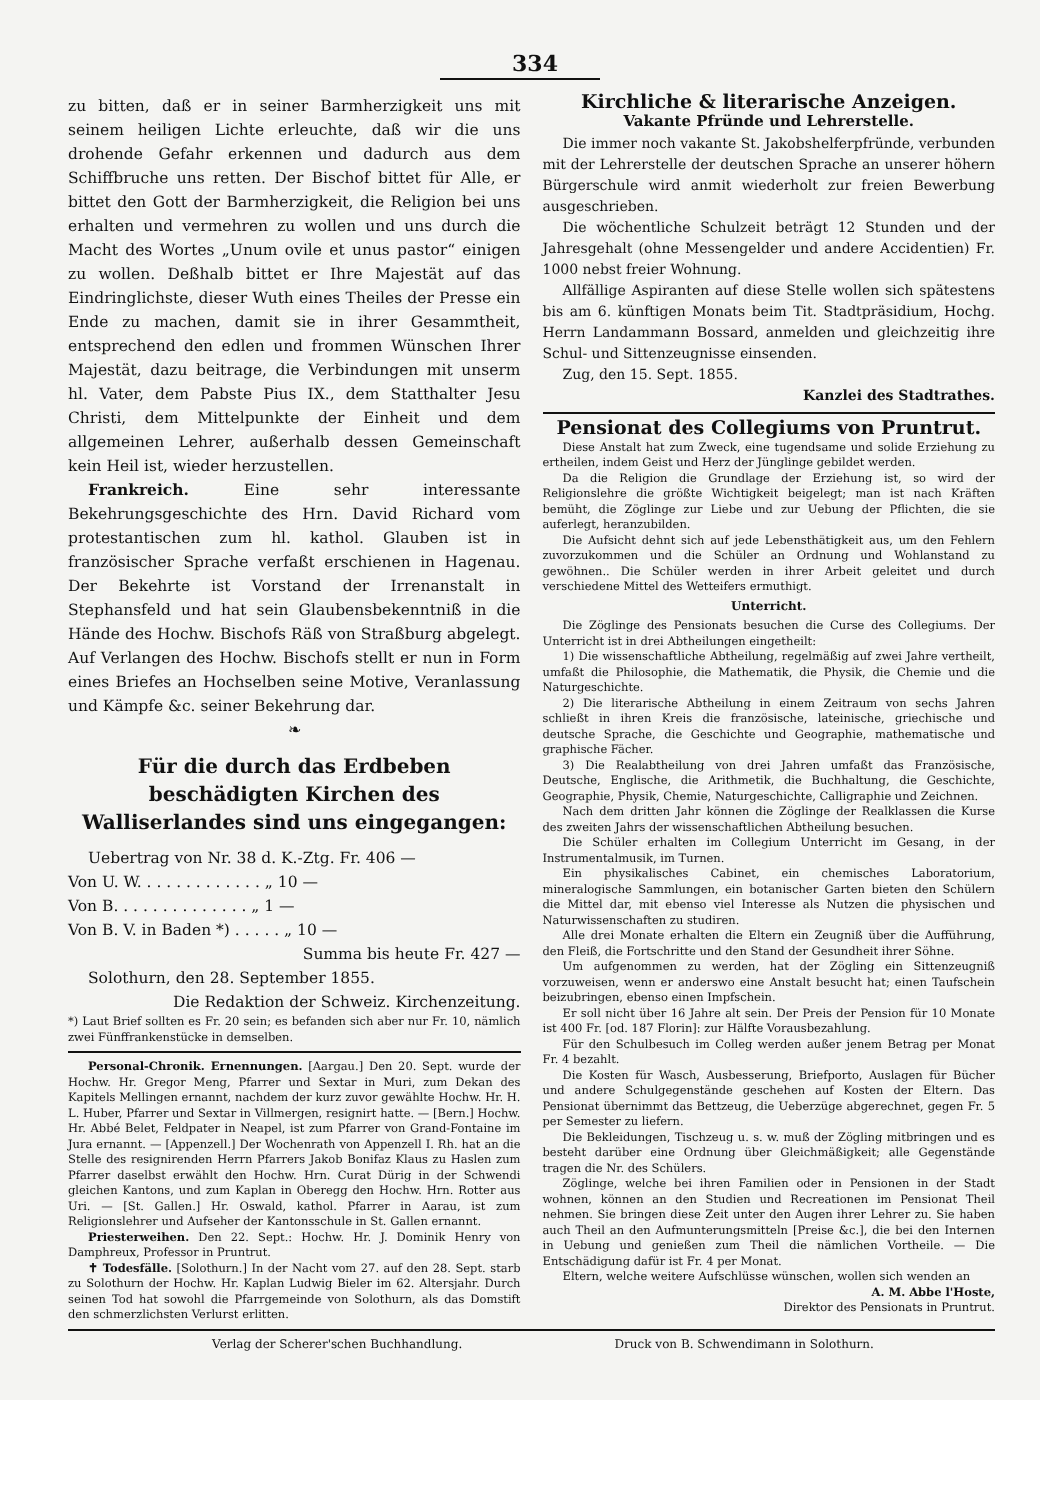334
zu bitten, daß er in seiner Barmherzigkeit uns mit seinem heiligen Lichte erleuchte, daß wir die uns drohende Gefahr erkennen und dadurch aus dem Schiffbruche uns retten. Der Bischof bittet für Alle, er bittet den Gott der Barmherzigkeit, die Religion bei uns erhalten und vermehren zu wollen und uns durch die Macht des Wortes „Unum ovile et unus pastor“ einigen zu wollen. Deßhalb bittet er Ihre Majestät auf das Eindringlichste, dieser Wuth eines Theiles der Presse ein Ende zu machen, damit sie in ihrer Gesammtheit, entsprechend den edlen und frommen Wünschen Ihrer Majestät, dazu beitrage, die Verbindungen mit unserm hl. Vater, dem Pabste Pius IX., dem Statthalter Jesu Christi, dem Mittelpunkte der Einheit und dem allgemeinen Lehrer, außerhalb dessen Gemeinschaft kein Heil ist, wieder herzustellen.
Frankreich. Eine sehr interessante Bekehrungsgeschichte des Hrn. David Richard vom protestantischen zum hl. kathol. Glauben ist in französischer Sprache verfaßt erschienen in Hagenau. Der Bekehrte ist Vorstand der Irrenanstalt in Stephansfeld und hat sein Glaubensbekenntniß in die Hände des Hochw. Bischofs Räß von Straßburg abgelegt. Auf Verlangen des Hochw. Bischofs stellt er nun in Form eines Briefes an Hochselben seine Motive, Veranlassung und Kämpfe &c. seiner Bekehrung dar.
❧
Für die durch das Erdbeben beschädigten Kirchen des Walliserlandes sind uns eingegangen:
Uebertrag von Nr. 38 d. K.-Ztg. Fr. 406 —
Von U. W. . . . . . . . . . . . . „ 10 —
Von B. . . . . . . . . . . . . . „ 1 —
Von B. V. in Baden *) . . . . . „ 10 —
Summa bis heute Fr. 427 —
Solothurn, den 28. September 1855.
Die Redaktion der Schweiz. Kirchenzeitung.
*) Laut Brief sollten es Fr. 20 sein; es befanden sich aber nur Fr. 10, nämlich zwei Fünffrankenstücke in demselben.
Personal-Chronik. Ernennungen. [Aargau.] Den 20. Sept. wurde der Hochw. Hr. Gregor Meng, Pfarrer und Sextar in Muri, zum Dekan des Kapitels Mellingen ernannt, nachdem der kurz zuvor gewählte Hochw. Hr. H. L. Huber, Pfarrer und Sextar in Villmergen, resignirt hatte. — [Bern.] Hochw. Hr. Abbé Belet, Feldpater in Neapel, ist zum Pfarrer von Grand-Fontaine im Jura ernannt. — [Appenzell.] Der Wochenrath von Appenzell I. Rh. hat an die Stelle des resignirenden Herrn Pfarrers Jakob Bonifaz Klaus zu Haslen zum Pfarrer daselbst erwählt den Hochw. Hrn. Curat Dürig in der Schwendi gleichen Kantons, und zum Kaplan in Oberegg den Hochw. Hrn. Rotter aus Uri. — [St. Gallen.] Hr. Oswald, kathol. Pfarrer in Aarau, ist zum Religionslehrer und Aufseher der Kantonsschule in St. Gallen ernannt.
Priesterweihen. Den 22. Sept.: Hochw. Hr. J. Dominik Henry von Damphreux, Professor in Pruntrut.
✝ Todesfälle. [Solothurn.] In der Nacht vom 27. auf den 28. Sept. starb zu Solothurn der Hochw. Hr. Kaplan Ludwig Bieler im 62. Altersjahr. Durch seinen Tod hat sowohl die Pfarrgemeinde von Solothurn, als das Domstift den schmerzlichsten Verlurst erlitten.
Kirchliche & literarische Anzeigen.
Vakante Pfründe und Lehrerstelle.
Die immer noch vakante St. Jakobshelferpfründe, verbunden mit der Lehrerstelle der deutschen Sprache an unserer höhern Bürgerschule wird anmit wiederholt zur freien Bewerbung ausgeschrieben.
Die wöchentliche Schulzeit beträgt 12 Stunden und der Jahresgehalt (ohne Messengelder und andere Accidentien) Fr. 1000 nebst freier Wohnung.
Allfällige Aspiranten auf diese Stelle wollen sich spätestens bis am 6. künftigen Monats beim Tit. Stadtpräsidium, Hochg. Herrn Landammann Bossard, anmelden und gleichzeitig ihre Schul- und Sittenzeugnisse einsenden.
Zug, den 15. Sept. 1855.
Kanzlei des Stadtrathes.
Pensionat des Collegiums von Pruntrut.
Diese Anstalt hat zum Zweck, eine tugendsame und solide Erziehung zu ertheilen, indem Geist und Herz der Jünglinge gebildet werden.
Da die Religion die Grundlage der Erziehung ist, so wird der Religionslehre die größte Wichtigkeit beigelegt; man ist nach Kräften bemüht, die Zöglinge zur Liebe und zur Uebung der Pflichten, die sie auferlegt, heranzubilden.
Die Aufsicht dehnt sich auf jede Lebensthätigkeit aus, um den Fehlern zuvorzukommen und die Schüler an Ordnung und Wohlanstand zu gewöhnen.. Die Schüler werden in ihrer Arbeit geleitet und durch verschiedene Mittel des Wetteifers ermuthigt.
Unterricht.
Die Zöglinge des Pensionats besuchen die Curse des Collegiums. Der Unterricht ist in drei Abtheilungen eingetheilt:
1) Die wissenschaftliche Abtheilung, regelmäßig auf zwei Jahre vertheilt, umfaßt die Philosophie, die Mathematik, die Physik, die Chemie und die Naturgeschichte.
2) Die literarische Abtheilung in einem Zeitraum von sechs Jahren schließt in ihren Kreis die französische, lateinische, griechische und deutsche Sprache, die Geschichte und Geographie, mathematische und graphische Fächer.
3) Die Realabtheilung von drei Jahren umfaßt das Französische, Deutsche, Englische, die Arithmetik, die Buchhaltung, die Geschichte, Geographie, Physik, Chemie, Naturgeschichte, Calligraphie und Zeichnen.
Nach dem dritten Jahr können die Zöglinge der Realklassen die Kurse des zweiten Jahrs der wissenschaftlichen Abtheilung besuchen.
Die Schüler erhalten im Collegium Unterricht im Gesang, in der Instrumentalmusik, im Turnen.
Ein physikalisches Cabinet, ein chemisches Laboratorium, mineralogische Sammlungen, ein botanischer Garten bieten den Schülern die Mittel dar, mit ebenso viel Interesse als Nutzen die physischen und Naturwissenschaften zu studiren.
Alle drei Monate erhalten die Eltern ein Zeugniß über die Aufführung, den Fleiß, die Fortschritte und den Stand der Gesundheit ihrer Söhne.
Um aufgenommen zu werden, hat der Zögling ein Sittenzeugniß vorzuweisen, wenn er anderswo eine Anstalt besucht hat; einen Taufschein beizubringen, ebenso einen Impfschein.
Er soll nicht über 16 Jahre alt sein. Der Preis der Pension für 10 Monate ist 400 Fr. [od. 187 Florin]: zur Hälfte Vorausbezahlung.
Für den Schulbesuch im Colleg werden außer jenem Betrag per Monat Fr. 4 bezahlt.
Die Kosten für Wasch, Ausbesserung, Briefporto, Auslagen für Bücher und andere Schulgegenstände geschehen auf Kosten der Eltern. Das Pensionat übernimmt das Bettzeug, die Ueberzüge abgerechnet, gegen Fr. 5 per Semester zu liefern.
Die Bekleidungen, Tischzeug u. s. w. muß der Zögling mitbringen und es besteht darüber eine Ordnung über Gleichmäßigkeit; alle Gegenstände tragen die Nr. des Schülers.
Zöglinge, welche bei ihren Familien oder in Pensionen in der Stadt wohnen, können an den Studien und Recreationen im Pensionat Theil nehmen. Sie bringen diese Zeit unter den Augen ihrer Lehrer zu. Sie haben auch Theil an den Aufmunterungsmitteln [Preise &c.], die bei den Internen in Uebung und genießen zum Theil die nämlichen Vortheile. — Die Entschädigung dafür ist Fr. 4 per Monat.
Eltern, welche weitere Aufschlüsse wünschen, wollen sich wenden an
A. M. Abbe l'Hoste,
Direktor des Pensionats in Pruntrut.
Verlag der Scherer'schen Buchhandlung. Druck von B. Schwendimann in Solothurn.